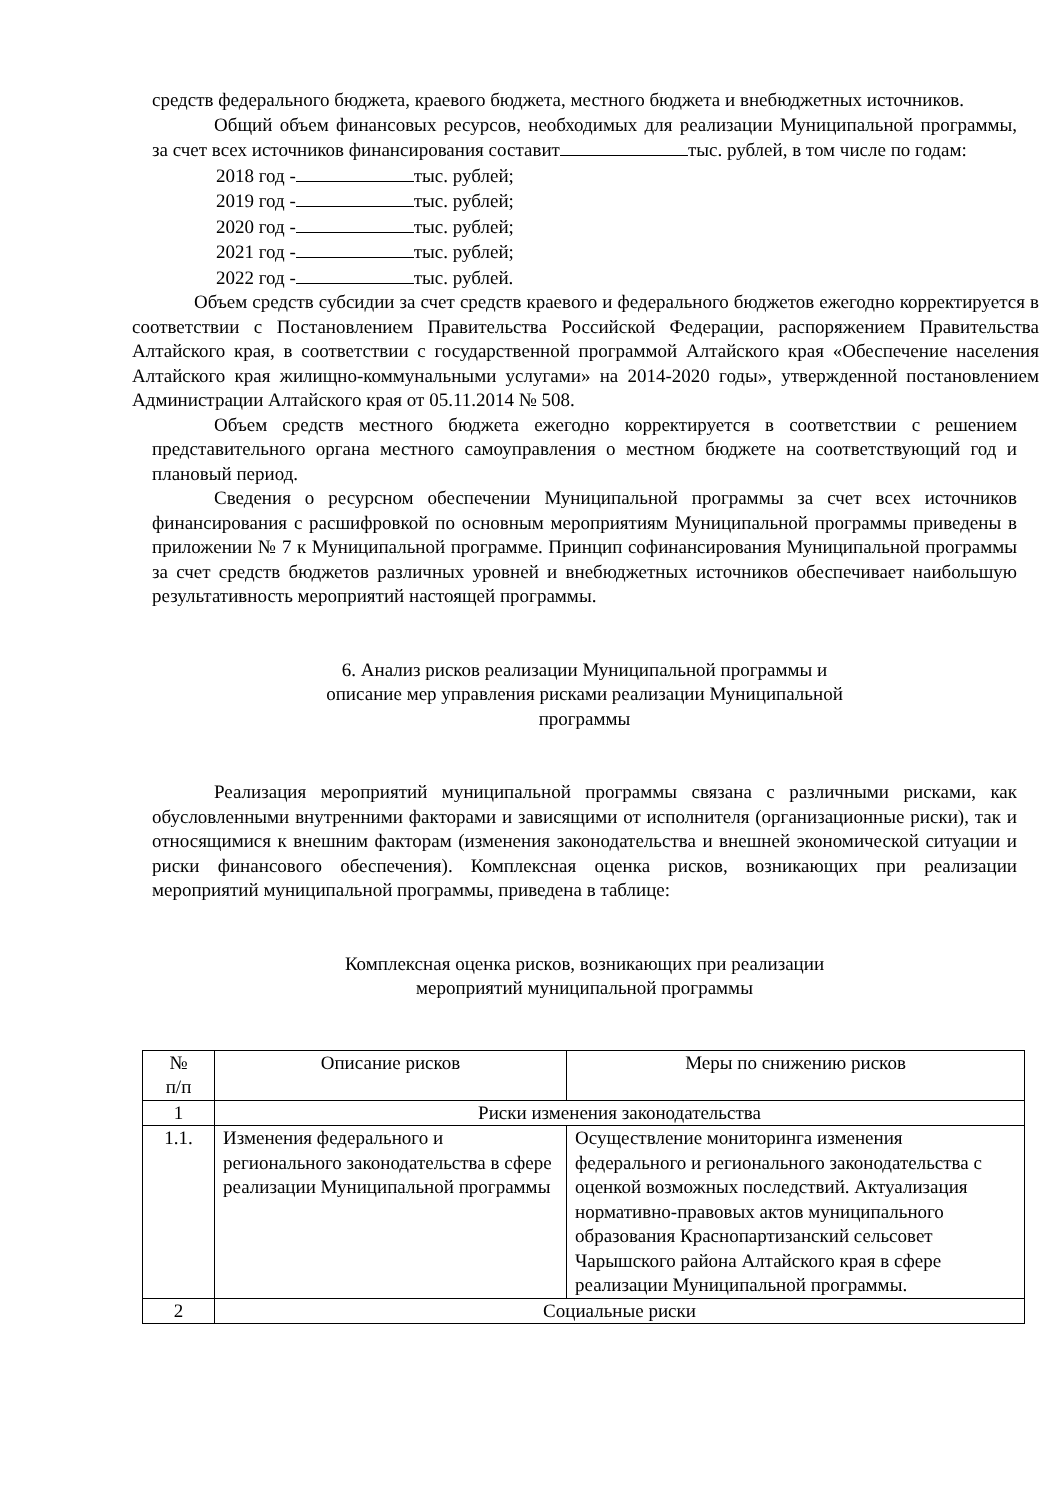средств федерального бюджета, краевого бюджета, местного бюджета и внебюджетных источников.
Общий объем финансовых ресурсов, необходимых для реализации Муниципальной программы, за счет всех источников финансирования составит тыс. рублей, в том числе по годам:
2018 год - тыс. рублей;
2019 год - тыс. рублей;
2020 год - тыс. рублей;
2021 год - тыс. рублей;
2022 год - тыс. рублей.
Объем средств субсидии за счет средств краевого и федерального бюджетов ежегодно корректируется в соответствии с Постановлением Правительства Российской Федерации, распоряжением Правительства Алтайского края, в соответствии с государственной программой Алтайского края «Обеспечение населения Алтайского края жилищно-коммунальными услугами» на 2014-2020 годы», утвержденной постановлением Администрации Алтайского края от 05.11.2014 № 508.
Объем средств местного бюджета ежегодно корректируется в соответствии с решением представительного органа местного самоуправления о местном бюджете на соответствующий год и плановый период.
Сведения о ресурсном обеспечении Муниципальной программы за счет всех источников финансирования с расшифровкой по основным мероприятиям Муниципальной программы приведены в приложении № 7 к Муниципальной программе. Принцип софинансирования Муниципальной программы за счет средств бюджетов различных уровней и внебюджетных источников обеспечивает наибольшую результативность мероприятий настоящей программы.
6. Анализ рисков реализации Муниципальной программы и
описание мер управления рисками реализации Муниципальной
программы
Реализация мероприятий муниципальной программы связана с различными рисками, как обусловленными внутренними факторами и зависящими от исполнителя (организационные риски), так и относящимися к внешним факторам (изменения законодательства и внешней экономической ситуации и риски финансового обеспечения). Комплексная оценка рисков, возникающих при реализации мероприятий муниципальной программы, приведена в таблице:
Комплексная оценка рисков, возникающих при реализации
мероприятий муниципальной программы
| № п/п | Описание рисков | Меры по снижению рисков |
| 1 | Риски изменения законодательства | |
| 1.1. | Изменения федерального и регионального законодательства в сфере реализации Муниципальной программы | Осуществление мониторинга изменения федерального и регионального законодательства с оценкой возможных последствий. Актуализация нормативно-правовых актов муниципального образования Краснопартизанский сельсовет Чарышского района Алтайского края в сфере реализации Муниципальной программы. |
| 2 | Социальные риски | |